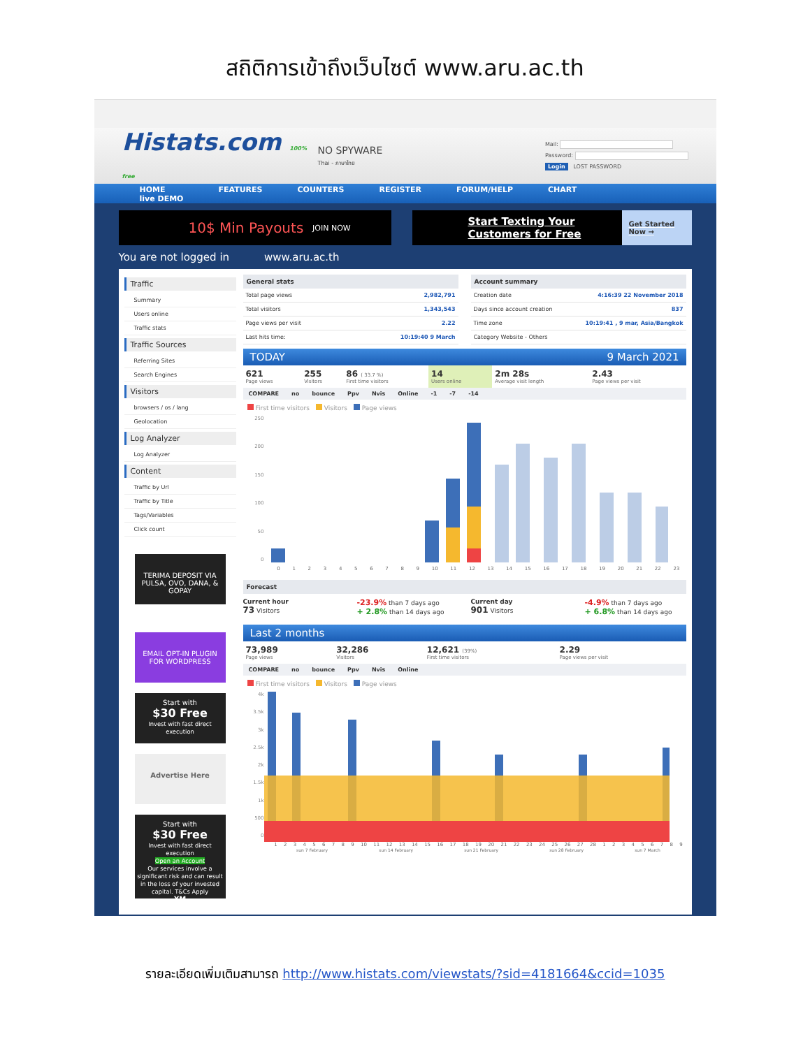สถิติการเข้าถึงเว็บไซต์ www.aru.ac.th
Histats.com 100% free
NO SPYWARE
Thai - ภาษาไทย
Mail:
Password:
Login LOST PASSWORD
HOME
live DEMO
FEATURES COUNTERS REGISTER FORUM/HELP CHART
10$ Min Payouts JOIN NOW
Start Texting Your
Customers for Free Get Started Now →
You are not logged in www.aru.ac.th
Traffic
Summary
Users online
Traffic stats
Traffic Sources
Referring Sites
Search Engines
Visitors
browsers / os / lang
Geolocation
Log Analyzer
Log Analyzer
Content
Traffic by Url
Traffic by Title
Tags/Variables
Click count
TERIMA DEPOSIT VIA PULSA, OVO, DANA, & GOPAY
EMAIL OPT-IN PLUGIN FOR WORDPRESS
Start with
$30 Free
Invest with fast direct execution
Advertise Here
Start with
$30 Free
Invest with fast direct execution
Open an Account
Our services involve a significant risk and can result in the loss of your invested capital. T&Cs Apply
XM
General stats
| Total page views | 2,982,791 |
| Total visitors | 1,343,543 |
| Page views per visit | 2.22 |
| Last hits time: | 10:19:40 9 March |
Account summary
| Creation date | 4:16:39 22 November 2018 |
| Days since account creation | 837 |
| Time zone | 10:19:41 , 9 mar, Asia/Bangkok |
| Category Website - Others | |
TODAY 9 March 2021
| 621 Page views | 255 Visitors | 86 ( 33.7 %) First time visitors | 14 Users online | 2m 28s Average visit length | 2.43 Page views per visit |
COMPARE no bounce Ppv Nvis Online -1 -7 -14
First time visitors Visitors Page views
250
200
150
100
50
0
0123456789 10 11 12 13 14 15 16 17 18 19 20 21 22 23
Forecast
Current hour
73 Visitors
-23.9% than 7 days ago
+ 2.8% than 14 days ago
Current day
901 Visitors
-4.9% than 7 days ago
+ 6.8% than 14 days ago
Last 2 months
| 73,989 Page views | 32,286 Visitors | 12,621 (39%) First time visitors | 2.29 Page views per visit |
COMPARE no bounce Ppv Nvis Online
First time visitors Visitors Page views
4k
3.5k
3k
2.5k
2k
1.5k
1k
500
0
123456789 10 11 12 13 14 15 16 17 18 19 20 21 22 23 24 25 26 27 28 123456789
sun 7 February sun 14 February sun 21 February sun 28 February sun 7 March
รายละเอียดเพิ่มเติมสามารถ http://www.histats.com/viewstats/?sid=4181664&ccid=1035